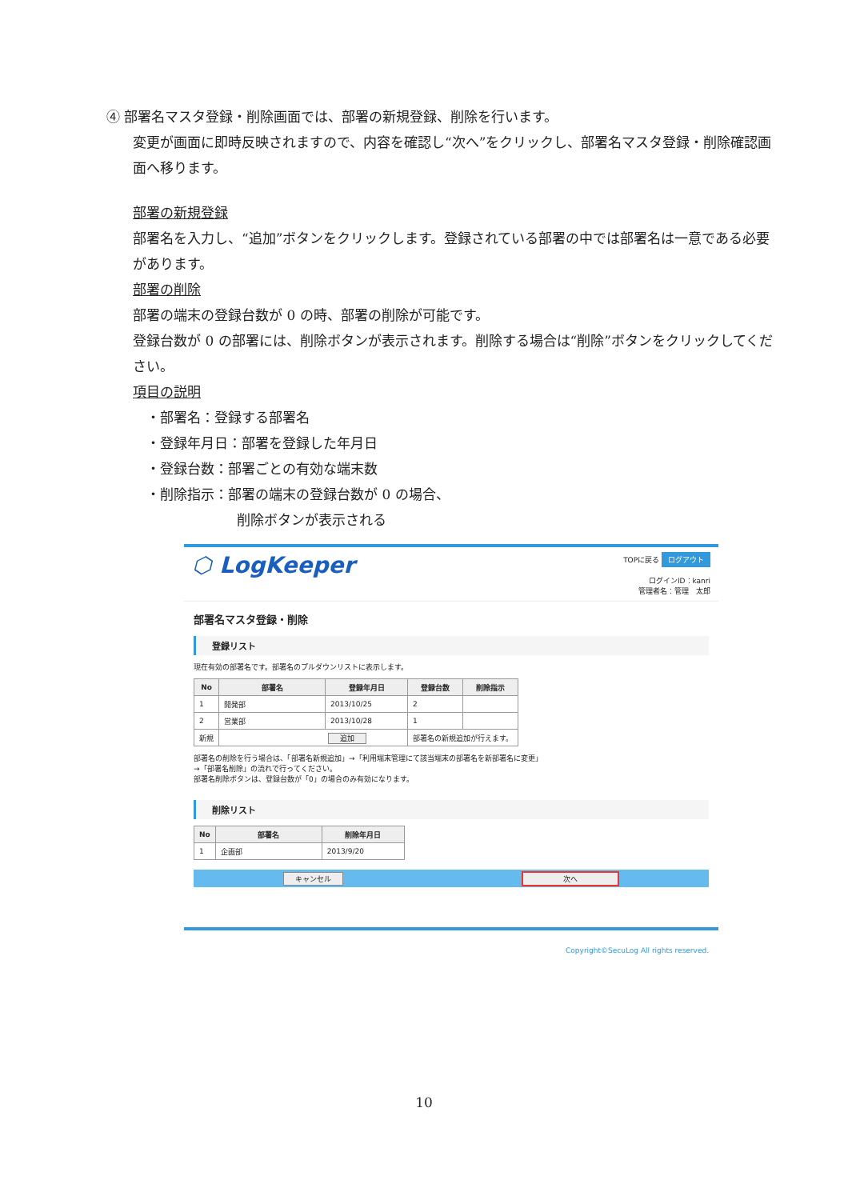④ 部署名マスタ登録・削除画面では、部署の新規登録、削除を行います。
変更が画面に即時反映されますので、内容を確認し“次へ”をクリックし、部署名マスタ登録・削除確認画面へ移ります。
部署の新規登録
部署名を入力し、“追加”ボタンをクリックします。登録されている部署の中では部署名は一意である必要があります。
部署の削除
部署の端末の登録台数が 0 の時、部署の削除が可能です。
登録台数が 0 の部署には、削除ボタンが表示されます。削除する場合は“削除”ボタンをクリックしてください。
項目の説明
　・部署名：登録する部署名
　・登録年月日：部署を登録した年月日
　・登録台数：部署ごとの有効な端末数
　・削除指示：部署の端末の登録台数が 0 の場合、
削除ボタンが表示される
⬡ LogKeeper
TOPに戻る ログアウト
ログインID：kanri
管理者名：管理　太郎
部署名マスタ登録・削除
登録リスト
現在有効の部署名です。部署名のプルダウンリストに表示します。
| No | 部署名 | 登録年月日 | 登録台数 | 削除指示 |
| --- | --- | --- | --- | --- |
| 1 | 開発部 | 2013/10/25 | 2 | |
| 2 | 営業部 | 2013/10/28 | 1 | |
| 新規 | 追加 | | 部署名の新規追加が行えます。 | |
部署名の削除を行う場合は、「部署名新規追加」→「利用端末管理にて該当端末の部署名を新部署名に変更」
→「部署名削除」の流れで行ってください。
部署名削除ボタンは、登録台数が「0」の場合のみ有効になります。
削除リスト
| No | 部署名 | 削除年月日 |
| --- | --- | --- |
| 1 | 企画部 | 2013/9/20 |
キャンセル 次へ
Copyright©SecuLog All rights reserved.
10